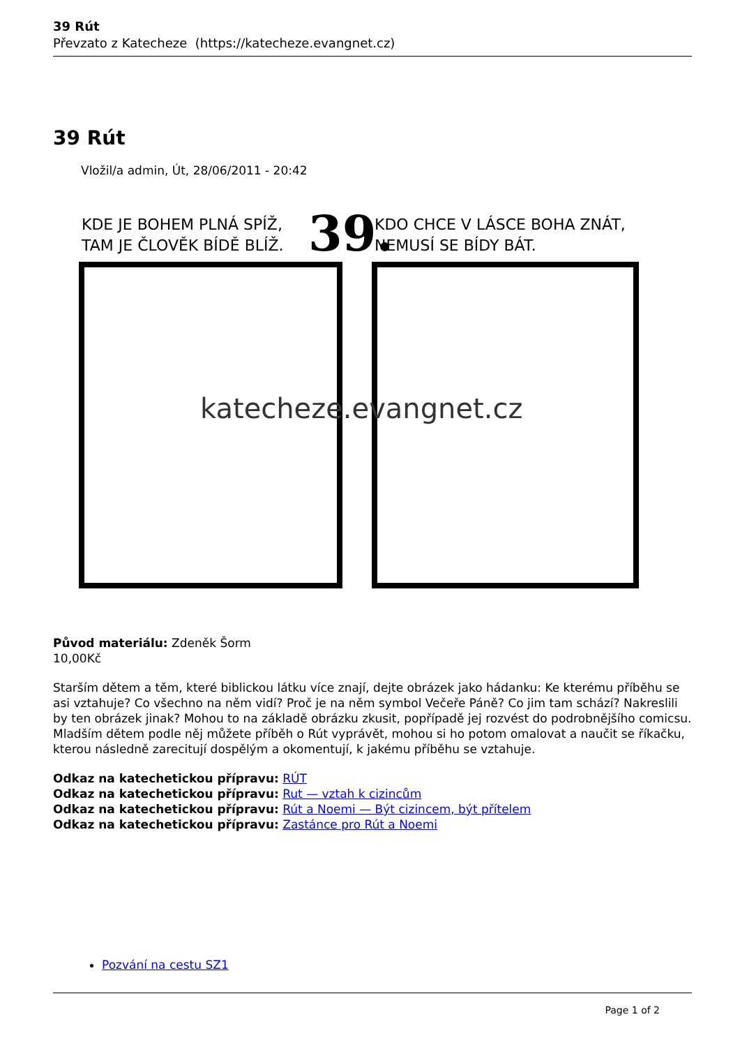39 Rút
Převzato z Katecheze (https://katecheze.evangnet.cz)
39 Rút
Vložil/a admin, Út, 28/06/2011 - 20:42
KDE JE BOHEM PLNÁ SPÍŽ,
TAM JE ČLOVĚK BÍDĚ BLÍŽ.
39.
KDO CHCE V LÁSCE BOHA ZNÁT,
NEMUSÍ SE BÍDY BÁT.
katecheze.evangnet.cz
Původ materiálu: Zdeněk Šorm
10,00Kč
Starším dětem a těm, které biblickou látku více znají, dejte obrázek jako hádanku: Ke kterému příběhu se asi vztahuje? Co všechno na něm vidí? Proč je na něm symbol Večeře Páně? Co jim tam schází? Nakreslili by ten obrázek jinak? Mohou to na základě obrázku zkusit, popřípadě jej rozvést do podrobnějšího comicsu.
Mladším dětem podle něj můžete příběh o Rút vyprávět, mohou si ho potom omalovat a naučit se říkačku, kterou následně zarecitují dospělým a okomentují, k jakému příběhu se vztahuje.
Odkaz na katechetickou přípravu: RÚT
Odkaz na katechetickou přípravu: Rut — vztah k cizincům
Odkaz na katechetickou přípravu: Rút a Noemi — Být cizincem, být přítelem
Odkaz na katechetickou přípravu: Zastánce pro Rút a Noemi
Pozvání na cestu SZ1
Page 1 of 2